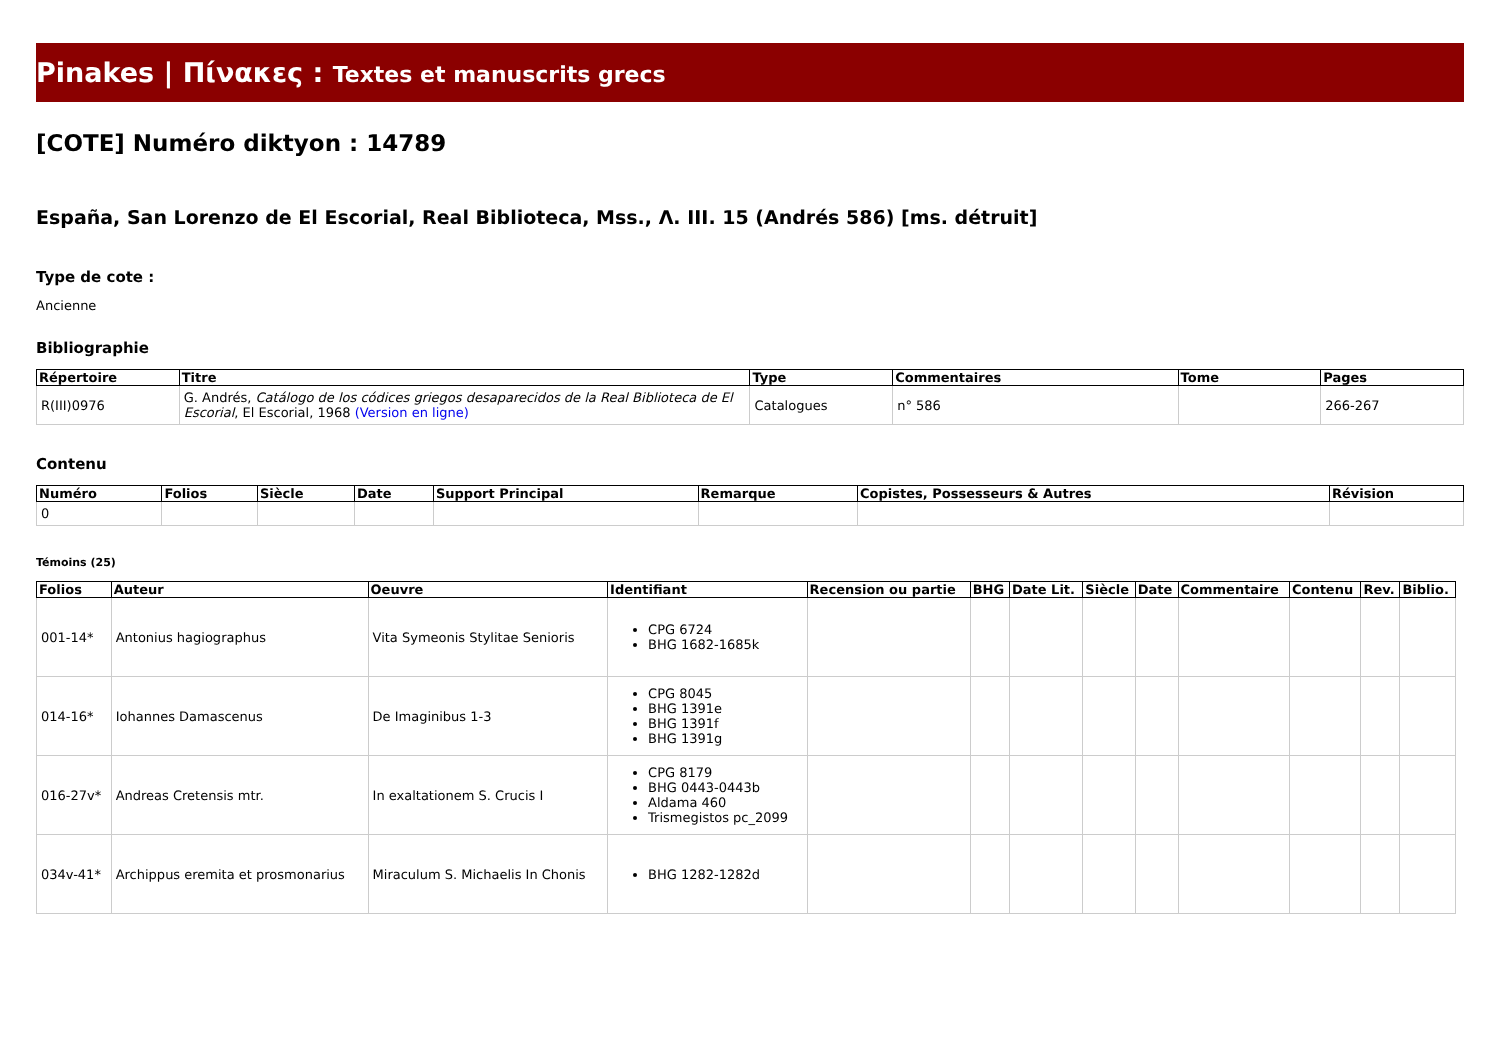Pinakes | Πίνακες : Textes et manuscrits grecs
[COTE] Numéro diktyon : 14789
España, San Lorenzo de El Escorial, Real Biblioteca, Mss., Λ. III. 15 (Andrés 586) [ms. détruit]
Type de cote :
Ancienne
Bibliographie
| Répertoire | Titre | Type | Commentaires | Tome | Pages |
| --- | --- | --- | --- | --- | --- |
| R(III)0976 | G. Andrés, Catálogo de los códices griegos desaparecidos de la Real Biblioteca de El Escorial , El Escorial, 1968 (Version en ligne) | Catalogues | n° 586 | | 266-267 |
Contenu
| Numéro | Folios | Siècle | Date | Support Principal | Remarque | Copistes, Possesseurs & Autres | Révision |
| --- | --- | --- | --- | --- | --- | --- | --- |
| 0 | | | | | | | |
Témoins (25)
| Folios | Auteur | Oeuvre | Identifiant | Recension ou partie | BHG | Date Lit. | Siècle | Date | Commentaire | Contenu | Rev. | Biblio. |
| --- | --- | --- | --- | --- | --- | --- | --- | --- | --- | --- | --- | --- |
| 001-14* | Antonius hagiographus | Vita Symeonis Stylitae Senioris | CPG 6724 BHG 1682-1685k | | | | | | | | | |
| 014-16* | Iohannes Damascenus | De Imaginibus 1-3 | CPG 8045 BHG 1391e BHG 1391f BHG 1391g | | | | | | | | | |
| 016-27v* | Andreas Cretensis mtr. | In exaltationem S. Crucis I | CPG 8179 BHG 0443-0443b Aldama 460 Trismegistos pc_2099 | | | | | | | | | |
| 034v-41* | Archippus eremita et prosmonarius | Miraculum S. Michaelis In Chonis | BHG 1282-1282d | | | | | | | | | |